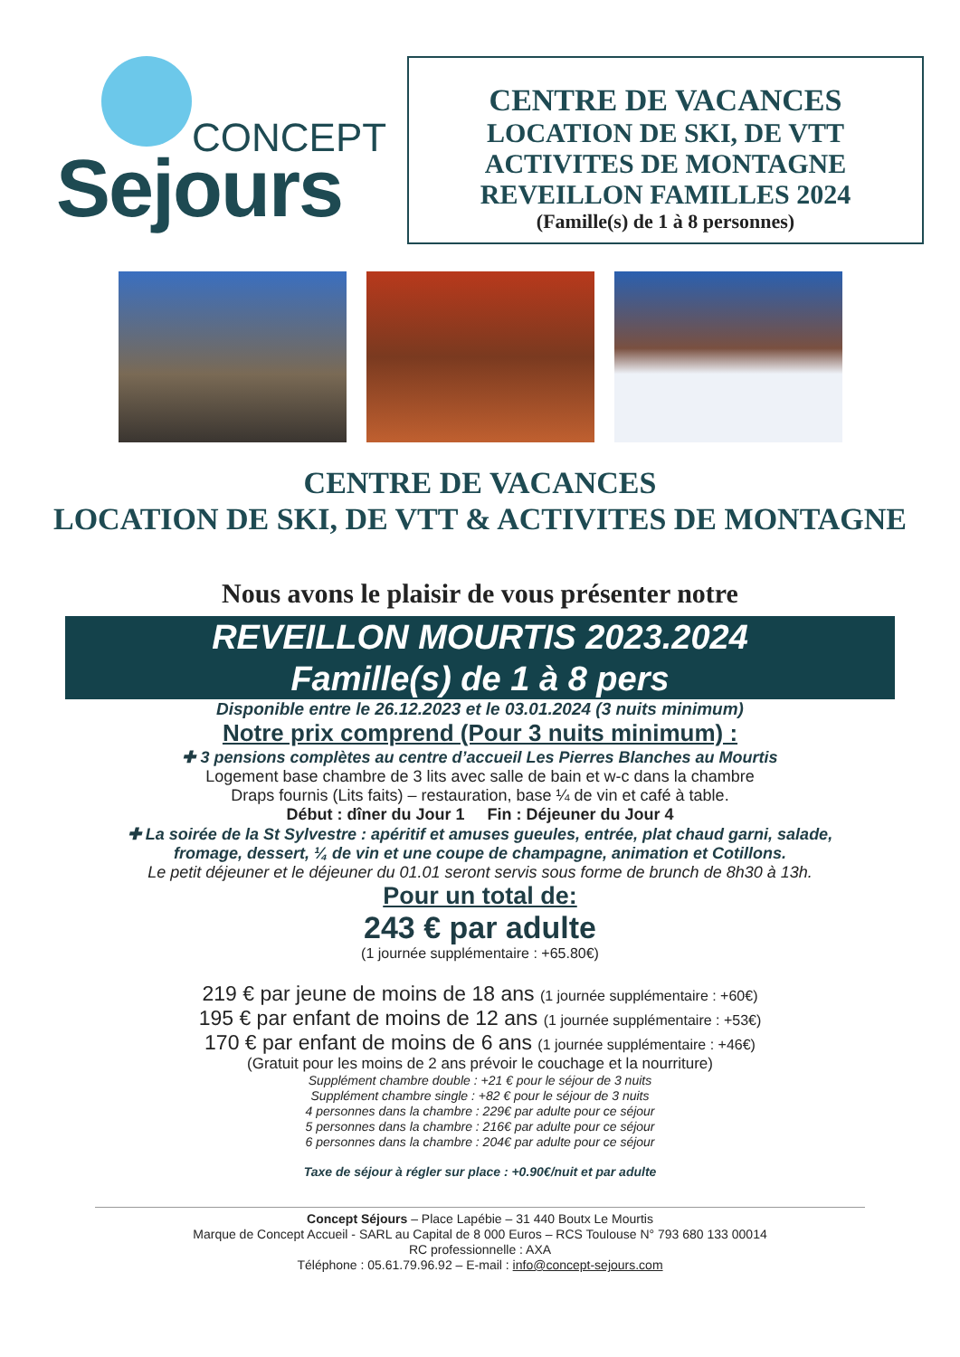CONCEPT
Sejours
CENTRE DE VACANCES
LOCATION DE SKI, DE VTT
ACTIVITES DE MONTAGNE
REVEILLON FAMILLES 2024
(Famille(s) de 1 à 8 personnes)
CENTRE DE VACANCES
LOCATION DE SKI, DE VTT & ACTIVITES DE MONTAGNE
Nous avons le plaisir de vous présenter notre
REVEILLON MOURTIS 2023.2024
Famille(s) de 1 à 8 pers
Disponible entre le 26.12.2023 et le 03.01.2024 (3 nuits minimum)
Notre prix comprend (Pour 3 nuits minimum) :
✚ 3 pensions complètes au centre d’accueil Les Pierres Blanches au Mourtis
Logement base chambre de 3 lits avec salle de bain et w-c dans la chambre
Draps fournis (Lits faits) – restauration, base ¼ de vin et café à table.
Début : dîner du Jour 1 Fin : Déjeuner du Jour 4
✚ La soirée de la St Sylvestre : apéritif et amuses gueules, entrée, plat chaud garni, salade,
fromage, dessert, ¼ de vin et une coupe de champagne, animation et Cotillons.
Le petit déjeuner et le déjeuner du 01.01 seront servis sous forme de brunch de 8h30 à 13h.
Pour un total de:
243 € par adulte
(1 journée supplémentaire : +65.80€)
219 € par jeune de moins de 18 ans (1 journée supplémentaire : +60€)
195 € par enfant de moins de 12 ans (1 journée supplémentaire : +53€)
170 € par enfant de moins de 6 ans (1 journée supplémentaire : +46€)
(Gratuit pour les moins de 2 ans prévoir le couchage et la nourriture)
Supplément chambre double : +21 € pour le séjour de 3 nuits
Supplément chambre single : +82 € pour le séjour de 3 nuits
4 personnes dans la chambre : 229€ par adulte pour ce séjour
5 personnes dans la chambre : 216€ par adulte pour ce séjour
6 personnes dans la chambre : 204€ par adulte pour ce séjour
Taxe de séjour à régler sur place : +0.90€/nuit et par adulte
Concept Séjours – Place Lapébie – 31 440 Boutx Le Mourtis
Marque de Concept Accueil - SARL au Capital de 8 000 Euros – RCS Toulouse N° 793 680 133 00014
RC professionnelle : AXA
Téléphone : 05.61.79.96.92 – E-mail : info@concept-sejours.com